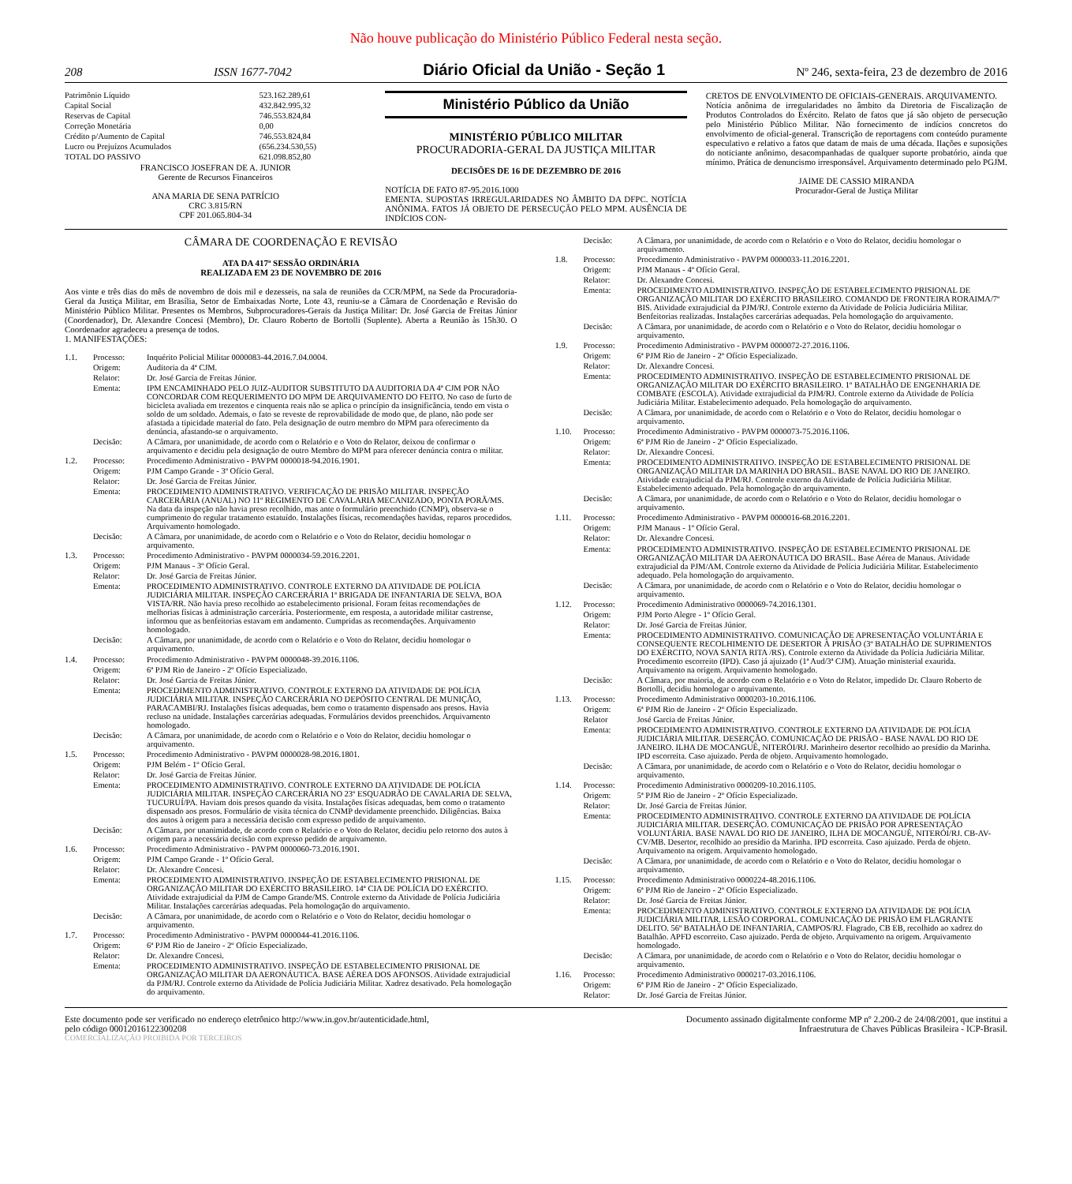Não houve publicação do Ministério Público Federal nesta seção.
208 ISSN 1677-7042 Diário Oficial da União - Seção 1 Nº 246, sexta-feira, 23 de dezembro de 2016
| Patrimônio Líquido | 523.162.289,61 |
| Capital Social | 432.842.995,32 |
| Reservas de Capital | 746.553.824,84 |
| Correção Monetária | 0,00 |
| Crédito p/Aumento de Capital | 746.553.824,84 |
| Lucro ou Prejuízos Acumulados | (656.234.530,55) |
| TOTAL DO PASSIVO | 621.098.852,80 |
FRANCISCO JOSEFRAN DE A. JUNIOR
Gerente de Recursos Financeiros
ANA MARIA DE SENA PATRÍCIO
CRC 3.815/RN
CPF 201.065.804-34
Ministério Público da União
MINISTÉRIO PÚBLICO MILITAR
PROCURADORIA-GERAL DA JUSTIÇA MILITAR
DECISÕES DE 16 DE DEZEMBRO DE 2016
NOTÍCIA DE FATO 87-95.2016.1000
EMENTA. SUPOSTAS IRREGULARIDADES NO ÂMBITO DA DFPC. NOTÍCIA ANÔNIMA. FATOS JÁ OBJETO DE PERSECUÇÃO PELO MPM. AUSÊNCIA DE INDÍCIOS CON-
CRETOS DE ENVOLVIMENTO DE OFICIAIS-GENERAIS. ARQUIVAMENTO.
Notícia anônima de irregularidades no âmbito da Diretoria de Fiscalização de Produtos Controlados do Exército. Relato de fatos que já são objeto de persecução pelo Ministério Público Militar. Não fornecimento de indícios concretos do envolvimento de oficial-general. Transcrição de reportagens com conteúdo puramente especulativo e relativo a fatos que datam de mais de uma década. Ilações e suposições do noticiante anônimo, desacompanhadas de qualquer suporte probatório, ainda que mínimo. Prática de denuncismo irresponsável. Arquivamento determinado pelo PGJM.
JAIME DE CASSIO MIRANDA
Procurador-Geral de Justiça Militar
CÂMARA DE COORDENAÇÃO E REVISÃO
ATA DA 417ª SESSÃO ORDINÁRIA
REALIZADA EM 23 DE NOVEMBRO DE 2016
Aos vinte e três dias do mês de novembro de dois mil e dezesseis, na sala de reuniões da CCR/MPM, na Sede da Procuradoria-Geral da Justiça Militar, em Brasília, Setor de Embaixadas Norte, Lote 43, reuniu-se a Câmara de Coordenação e Revisão do Ministério Público Militar. Presentes os Membros, Subprocuradores-Gerais da Justiça Militar: Dr. José Garcia de Freitas Júnior (Coordenador), Dr. Alexandre Concesi (Membro), Dr. Clauro Roberto de Bortolli (Suplente). Aberta a Reunião às 15h30. O Coordenador agradeceu a presença de todos.
1. MANIFESTAÇÕES:
| 1.1. | Processo: | Inquérito Policial Militar 0000083-44.2016.7.04.0004. |
| | Origem: | Auditoria da 4ª CJM. |
| | Relator: | Dr. José Garcia de Freitas Júnior. |
| | Ementa: | IPM ENCAMINHADO PELO JUIZ-AUDITOR SUBSTITUTO DA AUDITORIA DA 4ª CJM POR NÃO CONCORDAR COM REQUERIMENTO DO MPM DE ARQUIVAMENTO DO FEITO. No caso de furto de bicicleta avaliada em trezentos e cinquenta reais não se aplica o princípio da insignificância, tendo em vista o soldo de um soldado. Ademais, o fato se reveste de reprovabilidade de modo que, de plano, não pode ser afastada a tipicidade material do fato. Pela designação de outro membro do MPM para oferecimento da denúncia, afastando-se o arquivamento. |
| | Decisão: | A Câmara, por unanimidade, de acordo com o Relatório e o Voto do Relator, deixou de confirmar o arquivamento e decidiu pela designação de outro Membro do MPM para oferecer denúncia contra o militar. |
| 1.2. | Processo: | Procedimento Administrativo - PAVPM 0000018-94.2016.1901. |
| | Origem: | PJM Campo Grande - 3º Ofício Geral. |
| | Relator: | Dr. José Garcia de Freitas Júnior. |
| | Ementa: | PROCEDIMENTO ADMINISTRATIVO. VERIFICAÇÃO DE PRISÃO MILITAR. INSPEÇÃO CARCERÁRIA (ANUAL) NO 11º REGIMENTO DE CAVALARIA MECANIZADO, PONTA PORÃ/MS. Na data da inspeção não havia preso recolhido, mas ante o formulário preenchido (CNMP), observa-se o cumprimento do regular tratamento estatuído. Instalações físicas, recomendações havidas, reparos procedidos. Arquivamento homologado. |
| | Decisão: | A Câmara, por unanimidade, de acordo com o Relatório e o Voto do Relator, decidiu homologar o arquivamento. |
| 1.3. | Processo: | Procedimento Administrativo - PAVPM 0000034-59.2016.2201. |
| | Origem: | PJM Manaus - 3º Ofício Geral. |
| | Relator: | Dr. José Garcia de Freitas Júnior. |
| | Ementa: | PROCEDIMENTO ADMINISTRATIVO. CONTROLE EXTERNO DA ATIVIDADE DE POLÍCIA JUDICIÁRIA MILITAR. INSPEÇÃO CARCERÁRIA 1ª BRIGADA DE INFANTARIA DE SELVA, BOA VISTA/RR. Não havia preso recolhido ao estabelecimento prisional. Foram feitas recomendações de melhorias físicas à administração carcerária. Posteriormente, em resposta, a autoridade militar castrense, informou que as benfeitorias estavam em andamento. Cumpridas as recomendações. Arquivamento homologado. |
| | Decisão: | A Câmara, por unanimidade, de acordo com o Relatório e o Voto do Relator, decidiu homologar o arquivamento. |
| 1.4. | Processo: | Procedimento Administrativo - PAVPM 0000048-39.2016.1106. |
| | Origem: | 6ª PJM Rio de Janeiro - 2º Ofício Especializado. |
| | Relator: | Dr. José Garcia de Freitas Júnior. |
| | Ementa: | PROCEDIMENTO ADMINISTRATIVO. CONTROLE EXTERNO DA ATIVIDADE DE POLÍCIA JUDICIÁRIA MILITAR. INSPEÇÃO CARCERÁRIA NO DEPÓSITO CENTRAL DE MUNIÇÃO, PARACAMBI/RJ. Instalações físicas adequadas, bem como o tratamento dispensado aos presos. Havia recluso na unidade. Instalações carcerárias adequadas. Formulários devidos preenchidos. Arquivamento homologado. |
| | Decisão: | A Câmara, por unanimidade, de acordo com o Relatório e o Voto do Relator, decidiu homologar o arquivamento. |
| 1.5. | Processo: | Procedimento Administrativo - PAVPM 0000028-98.2016.1801. |
| | Origem: | PJM Belém - 1º Ofício Geral. |
| | Relator: | Dr. José Garcia de Freitas Júnior. |
| | Ementa: | PROCEDIMENTO ADMINISTRATIVO. CONTROLE EXTERNO DA ATIVIDADE DE POLÍCIA JUDICIÁRIA MILITAR. INSPEÇÃO CARCERÁRIA NO 23º ESQUADRÃO DE CAVALARIA DE SELVA, TUCURUÍ/PA. Haviam dois presos quando da visita. Instalações físicas adequadas, bem como o tratamento dispensado aos presos. Formulário de visita técnica do CNMP devidamente preenchido. Diligências. Baixa dos autos à origem para a necessária decisão com expresso pedido de arquivamento. |
| | Decisão: | A Câmara, por unanimidade, de acordo com o Relatório e o Voto do Relator, decidiu pelo retorno dos autos à origem para a necessária decisão com expresso pedido de arquivamento. |
| 1.6. | Processo: | Procedimento Administrativo - PAVPM 0000060-73.2016.1901. |
| | Origem: | PJM Campo Grande - 1º Ofício Geral. |
| | Relator: | Dr. Alexandre Concesi. |
| | Ementa: | PROCEDIMENTO ADMINISTRATIVO. INSPEÇÃO DE ESTABELECIMENTO PRISIONAL DE ORGANIZAÇÃO MILITAR DO EXÉRCITO BRASILEIRO. 14ª CIA DE POLÍCIA DO EXÉRCITO. Atividade extrajudicial da PJM de Campo Grande/MS. Controle externo da Atividade de Polícia Judiciária Militar. Instalações carcerárias adequadas. Pela homologação do arquivamento. |
| | Decisão: | A Câmara, por unanimidade, de acordo com o Relatório e o Voto do Relator, decidiu homologar o arquivamento. |
| 1.7. | Processo: | Procedimento Administrativo - PAVPM 0000044-41.2016.1106. |
| | Origem: | 6ª PJM Rio de Janeiro - 2º Ofício Especializado. |
| | Relator: | Dr. Alexandre Concesi. |
| | Ementa: | PROCEDIMENTO ADMINISTRATIVO. INSPEÇÃO DE ESTABELECIMENTO PRISIONAL DE ORGANIZAÇÃO MILITAR DA AERONÁUTICA. BASE AÉREA DOS AFONSOS. Atividade extrajudicial da PJM/RJ. Controle externo da Atividade de Polícia Judiciária Militar. Xadrez desativado. Pela homologação do arquivamento. |
| | Decisão: | A Câmara, por unanimidade, de acordo com o Relatório e o Voto do Relator, decidiu homologar o arquivamento. |
| 1.8. | Processo: | Procedimento Administrativo - PAVPM 0000033-11.2016.2201. |
| | Origem: | PJM Manaus - 4º Ofício Geral. |
| | Relator: | Dr. Alexandre Concesi. |
| | Ementa: | PROCEDIMENTO ADMINISTRATIVO. INSPEÇÃO DE ESTABELECIMENTO PRISIONAL DE ORGANIZAÇÃO MILITAR DO EXÉRCITO BRASILEIRO. COMANDO DE FRONTEIRA RORAIMA/7º BIS. Atividade extrajudicial da PJM/RJ. Controle externo da Atividade de Polícia Judiciária Militar. Benfeitorias realizadas. Instalações carcerárias adequadas. Pela homologação do arquivamento. |
| | Decisão: | A Câmara, por unanimidade, de acordo com o Relatório e o Voto do Relator, decidiu homologar o arquivamento. |
| 1.9. | Processo: | Procedimento Administrativo - PAVPM 0000072-27.2016.1106. |
| | Origem: | 6ª PJM Rio de Janeiro - 2º Ofício Especializado. |
| | Relator: | Dr. Alexandre Concesi. |
| | Ementa: | PROCEDIMENTO ADMINISTRATIVO. INSPEÇÃO DE ESTABELECIMENTO PRISIONAL DE ORGANIZAÇÃO MILITAR DO EXÉRCITO BRASILEIRO. 1º BATALHÃO DE ENGENHARIA DE COMBATE (ESCOLA). Atividade extrajudicial da PJM/RJ. Controle externo da Atividade de Polícia Judiciária Militar. Estabelecimento adequado. Pela homologação do arquivamento. |
| | Decisão: | A Câmara, por unanimidade, de acordo com o Relatório e o Voto do Relator, decidiu homologar o arquivamento. |
| 1.10. | Processo: | Procedimento Administrativo - PAVPM 0000073-75.2016.1106. |
| | Origem: | 6ª PJM Rio de Janeiro - 2º Ofício Especializado. |
| | Relator: | Dr. Alexandre Concesi. |
| | Ementa: | PROCEDIMENTO ADMINISTRATIVO. INSPEÇÃO DE ESTABELECIMENTO PRISIONAL DE ORGANIZAÇÃO MILITAR DA MARINHA DO BRASIL. BASE NAVAL DO RIO DE JANEIRO. Atividade extrajudicial da PJM/RJ. Controle externo da Atividade de Polícia Judiciária Militar. Estabelecimento adequado. Pela homologação do arquivamento. |
| | Decisão: | A Câmara, por unanimidade, de acordo com o Relatório e o Voto do Relator, decidiu homologar o arquivamento. |
| 1.11. | Processo: | Procedimento Administrativo - PAVPM 0000016-68.2016.2201. |
| | Origem: | PJM Manaus - 1º Ofício Geral. |
| | Relator: | Dr. Alexandre Concesi. |
| | Ementa: | PROCEDIMENTO ADMINISTRATIVO. INSPEÇÃO DE ESTABELECIMENTO PRISIONAL DE ORGANIZAÇÃO MILITAR DA AERONÁUTICA DO BRASIL. Base Aérea de Manaus. Atividade extrajudicial da PJM/AM. Controle externo da Atividade de Polícia Judiciária Militar. Estabelecimento adequado. Pela homologação do arquivamento. |
| | Decisão: | A Câmara, por unanimidade, de acordo com o Relatório e o Voto do Relator, decidiu homologar o arquivamento. |
| 1.12. | Processo: | Procedimento Administrativo 0000069-74.2016.1301. |
| | Origem: | PJM Porto Alegre - 1º Ofício Geral. |
| | Relator: | Dr. José Garcia de Freitas Júnior. |
| | Ementa: | PROCEDIMENTO ADMINISTRATIVO. COMUNICAÇÃO DE APRESENTAÇÃO VOLUNTÁRIA E CONSEQUENTE RECOLHIMENTO DE DESERTOR À PRISÃO (3º BATALHÃO DE SUPRIMENTOS DO EXÉRCITO, NOVA SANTA RITA /RS). Controle externo da Atividade da Polícia Judiciária Militar. Procedimento escorreito (IPD). Caso já ajuizado (1ª Aud/3ª CJM). Atuação ministerial exaurida. Arquivamento na origem. Arquivamento homologado. |
| | Decisão: | A Câmara, por maioria, de acordo com o Relatório e o Voto do Relator, impedido Dr. Clauro Roberto de Bortolli, decidiu homologar o arquivamento. |
| 1.13. | Processo: | Procedimento Administrativo 0000203-10.2016.1106. |
| | Origem: | 6ª PJM Rio de Janeiro - 2º Ofício Especializado. |
| | Relator | José Garcia de Freitas Júnior. |
| | Ementa: | PROCEDIMENTO ADMINISTRATIVO. CONTROLE EXTERNO DA ATIVIDADE DE POLÍCIA JUDICIÁRIA MILITAR. DESERÇÃO. COMUNICAÇÃO DE PRISÃO - BASE NAVAL DO RIO DE JANEIRO. ILHA DE MOCANGUÊ, NITERÓI/RJ. Marinheiro desertor recolhido ao presídio da Marinha. IPD escorreita. Caso ajuizado. Perda de objeto. Arquivamento homologado. |
| | Decisão: | A Câmara, por unanimidade, de acordo com o Relatório e o Voto do Relator, decidiu homologar o arquivamento. |
| 1.14. | Processo: | Procedimento Administrativo 0000209-10.2016.1105. |
| | Origem: | 5ª PJM Rio de Janeiro - 2º Ofício Especializado. |
| | Relator: | Dr. José Garcia de Freitas Júnior. |
| | Ementa: | PROCEDIMENTO ADMINISTRATIVO. CONTROLE EXTERNO DA ATIVIDADE DE POLÍCIA JUDICIÁRIA MILITAR. DESERÇÃO. COMUNICAÇÃO DE PRISÃO POR APRESENTAÇÃO VOLUNTÁRIA. BASE NAVAL DO RIO DE JANEIRO, ILHA DE MOCANGUÊ, NITERÓI/RJ. CB-AV-CV/MB. Desertor, recolhido ao presídio da Marinha. IPD escorreita. Caso ajuizado. Perda de objeto. Arquivamento na origem. Arquivamento homologado. |
| | Decisão: | A Câmara, por unanimidade, de acordo com o Relatório e o Voto do Relator, decidiu homologar o arquivamento. |
| 1.15. | Processo: | Procedimento Administrativo 0000224-48.2016.1106. |
| | Origem: | 6ª PJM Rio de Janeiro - 2º Ofício Especializado. |
| | Relator: | Dr. José Garcia de Freitas Júnior. |
| | Ementa: | PROCEDIMENTO ADMINISTRATIVO. CONTROLE EXTERNO DA ATIVIDADE DE POLÍCIA JUDICIÁRIA MILITAR. LESÃO CORPORAL. COMUNICAÇÃO DE PRISÃO EM FLAGRANTE DELITO. 56º BATALHÃO DE INFANTARIA, CAMPOS/RJ. Flagrado, CB EB, recolhido ao xadrez do Batalhão. APFD escorreito. Caso ajuizado. Perda de objeto. Arquivamento na origem. Arquivamento homologado. |
| | Decisão: | A Câmara, por unanimidade, de acordo com o Relatório e o Voto do Relator, decidiu homologar o arquivamento. |
| 1.16. | Processo: | Procedimento Administrativo 0000217-03.2016.1106. |
| | Origem: | 6ª PJM Rio de Janeiro - 2º Ofício Especializado. |
| | Relator: | Dr. José Garcia de Freitas Júnior. |
Este documento pode ser verificado no endereço eletrônico http://www.in.gov.br/autenticidade.html,
pelo código 00012016122300208
Documento assinado digitalmente conforme MP nº 2.200-2 de 24/08/2001, que institui a
Infraestrutura de Chaves Públicas Brasileira - ICP-Brasil.
COMERCIALIZAÇÃO PROIBIDA POR TERCEIROS